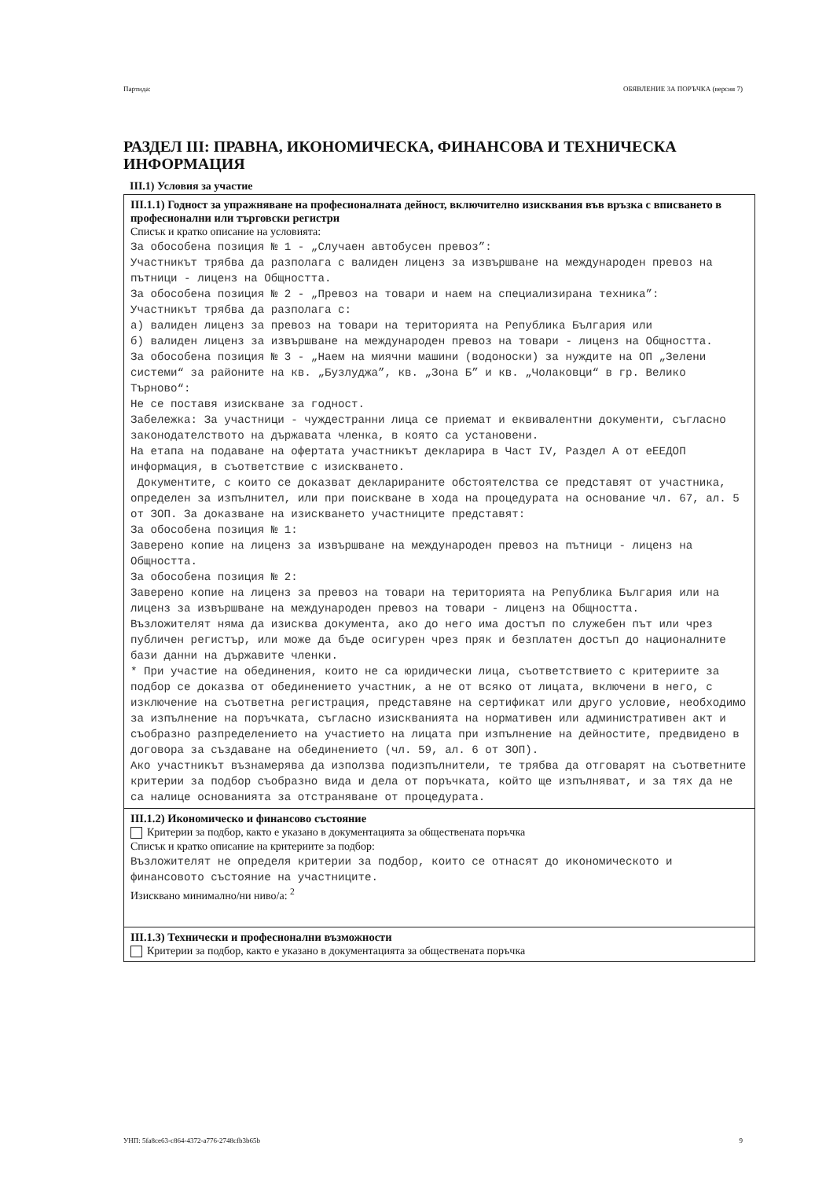Партида: ОБЯВЛЕНИЕ ЗА ПОРЪЧКА (версия 7)
РАЗДЕЛ III: ПРАВНА, ИКОНОМИЧЕСКА, ФИНАНСОВА И ТЕХНИЧЕСКА ИНФОРМАЦИЯ
III.1) Условия за участие
III.1.1) Годност за упражняване на професионалната дейност, включително изисквания във връзка с вписването в професионални или търговски регистри
Списък и кратко описание на условията:
За обособена позиция № 1 - „Случаен автобусен превоз”:
Участникът трябва да разполага с валиден лиценз за извършване на международен превоз на пътници - лиценз на Общността.
За обособена позиция № 2 - „Превоз на товари и наем на специализирана техника”:
Участникът трябва да разполага с:
а) валиден лиценз за превоз на товари на територията на Република България или
б) валиден лиценз за извършване на международен превоз на товари - лиценз на Общността.
За обособена позиция № 3 - „Наем на миячни машини (водоноски) за нуждите на ОП „Зелени системи“ за районите на кв. „Бузлуджа”, кв. „Зона Б” и кв. „Чолаковци“ в гр. Велико Търново“:
Не се поставя изискване за годност.
Забележка: За участници - чуждестранни лица се приемат и еквивалентни документи, съгласно законодателството на държавата членка, в която са установени.
На етапа на подаване на офертата участникът декларира в Част IV, Раздел А от еЕЕДОП информация, в съответствие с изискването.
Документите, с които се доказват декларираните обстоятелства се представят от участника, определен за изпълнител, или при поискване в хода на процедурата на основание чл. 67, ал. 5 от ЗОП. За доказване на изискването участниците представят:
За обособена позиция № 1:
Заверено копие на лиценз за извършване на международен превоз на пътници - лиценз на Общността.
За обособена позиция № 2:
Заверено копие на лиценз за превоз на товари на територията на Република България или на лиценз за извършване на международен превоз на товари - лиценз на Общността.
Възложителят няма да изисква документа, ако до него има достъп по служебен път или чрез публичен регистър, или може да бъде осигурен чрез пряк и безплатен достъп до националните бази данни на държавите членки.
* При участие на обединения, които не са юридически лица, съответствието с критериите за подбор се доказва от обединението участник, а не от всяко от лицата, включени в него, с изключение на съответна регистрация, представяне на сертификат или друго условие, необходимо за изпълнение на поръчката, съгласно изискванията на нормативен или административен акт и съобразно разпределението на участието на лицата при изпълнение на дейностите, предвидено в договора за създаване на обединението (чл. 59, ал. 6 от ЗОП).
Ако участникът възнамерява да използва подизпълнители, те трябва да отговарят на съответните критерии за подбор съобразно вида и дела от поръчката, който ще изпълняват, и за тях да не са налице основанията за отстраняване от процедурата.
III.1.2) Икономическо и финансово състояние
Критерии за подбор, както е указано в документацията за обществената поръчка
Списък и кратко описание на критериите за подбор:
Възложителят не определя критерии за подбор, които се отнасят до икономическото и финансовото състояние на участниците.
Изисквано минимално/ни ниво/а: <sup>2</sup>
III.1.3) Технически и професионални възможности
Критерии за подбор, както е указано в документацията за обществената поръчка
УНП: 5fa8ce63-c864-4372-a776-2748cfb3b65b 9